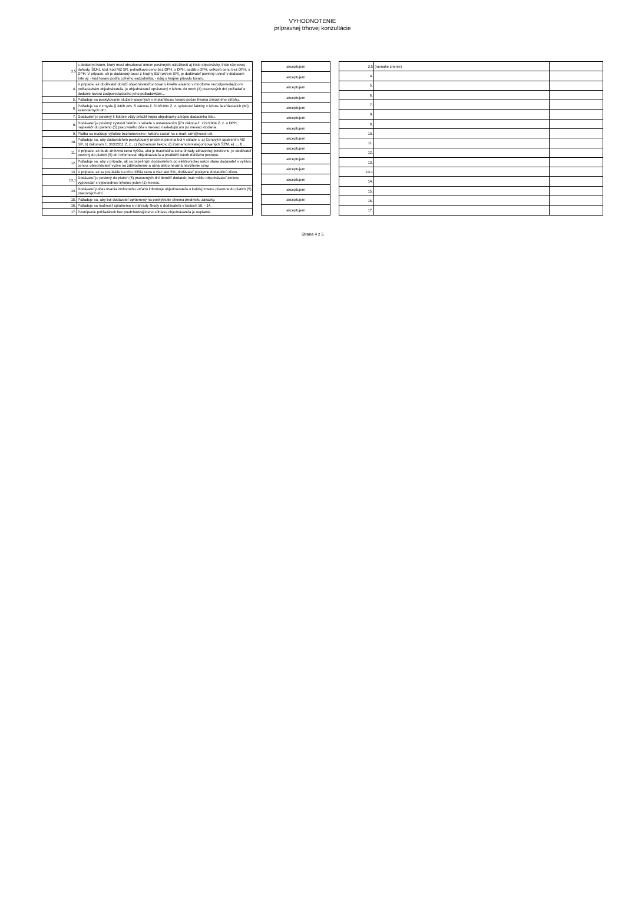VYHODNOTENIE
prípravnej trhovej konzultácie
| 3.5 | s dodacím listom, ktorý musí obsahovať okrem povinných náležitostí aj číslo objednávky, číslo rámcovej dohody, ŠÚKL kód, kód MZ SR, jednotkovú cenu bez DPH, s DPH, sadzbu DPH, celkovú cenu bez DPH, s DPH. V prípade, ak je dodávaný tovar z krajiny EÚ (okrem SR), je dodávateľ povinný uviesť v dodacom liste aj: - kód tovaru podľa colného sadzobníka, - údaj o krajine pôvodu tovaru. |
| 4. | V prípade, ak dodávateľ doručí objednávateľovi tovar v kvalite a/alebo v množstve nezodpovedajúcom požiadavkám objednávateľa, je objednávateľ oprávnený v lehote do troch (3) pracovných dní požiadať o dodanie tovaru zodpovedajúceho jeho požiadavkám... |
| 5. | Požaduje sa poskytovanie služieb spojených s implantáciou tovaru počas trvania zmluvného vzťahu. |
| 6. | Požaduje sa v zmysle § 340b ods. 5 zákona č. 513/1991 Z. z. splatnosť faktúry v lehote šesťdesiatich (60) kalendárnych dní. |
| 7. | Dodávateľ je povinný k faktúre vždy priložiť kópiu objednávky a kópiu dodacieho listu. |
| 8. | Dodávateľ je povinný vystaviť faktúru v súlade s ustanovením §73 zákona č. 222/2004 Z. z. o DPH, najneskôr do piateho (5) pracovného dňa v mesiaci nasledujúcom po mesiaci dodania. |
| 9. | Platba sa realizuje výlučne bezhotovostne; faktúru zaslať na e-mail: szm@vusch.sk. |
| 10. | Požaduje sa, aby dodávateľom poskytovaný predmet plnenia bol v súlade s: a) Cenovým opatrením MZ SR, b) zákonom č. 363/2011 Z. z., c) Zoznamom liekov, d) Zoznamom kategorizovaných ŠZM, e) ..., f) ... |
| 11. | V prípade, ak bude zmluvná cena vyššia, ako je maximálna cena úhrady zdravotnej poisťovne, je dodávateľ povinný do piatich (5) dní informovať objednávateľa a predložiť návrh ďalšieho postupu. |
| 12. | Požaduje sa, aby v prípade, ak sa úspešným dodávateľom po elektronickej aukcii stane dodávateľ s vyššou cenou, objednávateľ vyzve na zdôvodnenie a uzná alebo neuzná navýšenie ceny. |
| 13. | V prípade, ak sa preukáže na trhu nižšia cena o viac ako 5%, dodávateľ poskytne dodatočnú zľavu. |
| 13.1 | Dodávateľ je povinný do piatich (5) pracovných dní doručiť dodatok; inak môže objednávateľ zmluvu vypovedať s výpovednou lehotou jeden (1) mesiac. |
| 14. | Dodávateľ počas trvania zmluvného vzťahu informuje objednávateľa o každej zmene písomne do piatich (5) pracovných dní. |
| 15. | Požaduje sa, aby bol dodávateľ oprávnený na poskytnutie plnenia predmetu zákazky. |
| 16. | Požaduje sa možnosť uplatnenia si náhrady škody u dodávateľa v bodoch 10. - 14. |
| 17. | Postúpenie pohľadávok bez predchádzajúceho súhlasu objednávateľa je neplatné. |
| akceptujem |
| akceptujem |
| akceptujem |
| akceptujem |
| akceptujem |
| akceptujem |
| akceptujem |
| akceptujem |
| akceptujem |
| akceptujem |
| akceptujem |
| akceptujem |
| akceptujem |
| akceptujem |
| akceptujem |
| 3.5 | (rovnaké znenie) | |
| 4. | | |
| 5. | | |
| 6. | | |
| 7. | | |
| 8. | | |
| 9. | | |
| 10. | | |
| 11. | | |
| 12. | | |
| 13. | | |
| 13.1 | | |
| 14. | | |
| 15. | | |
| 16. | | |
| 17. | | |
Strana 4 z 5